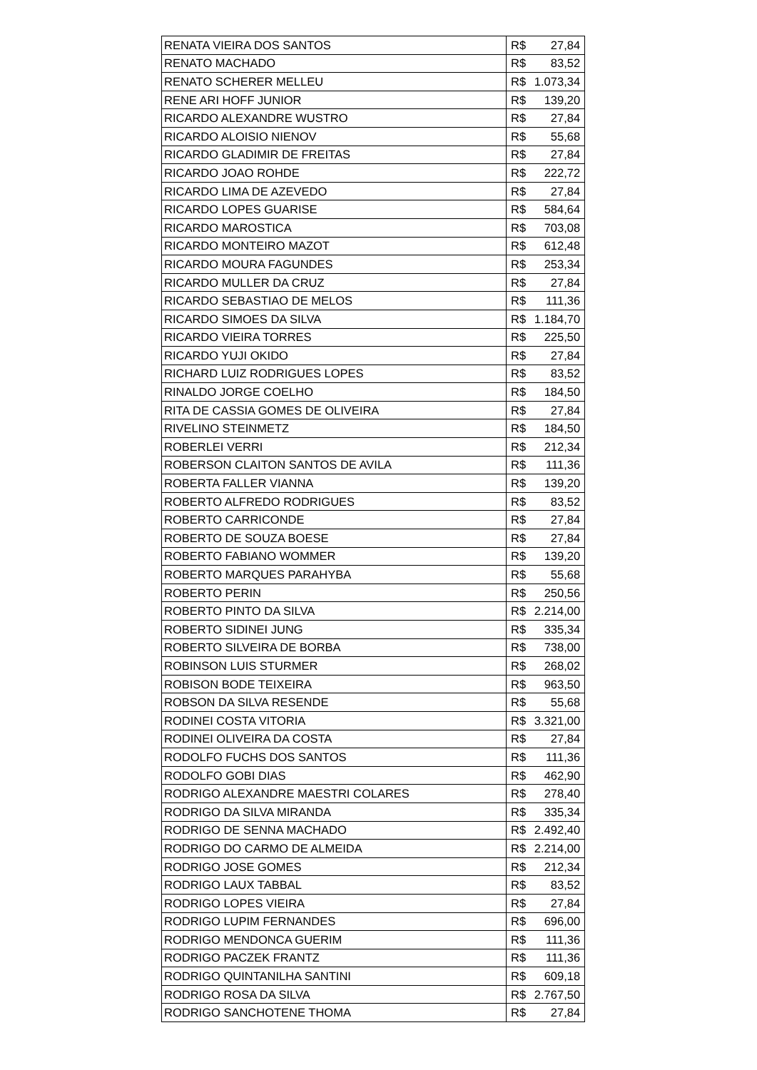| RENATA VIEIRA DOS SANTOS | R$ | 27,84 |
| RENATO MACHADO | R$ | 83,52 |
| RENATO SCHERER MELLEU | R$ | 1.073,34 |
| RENE ARI HOFF JUNIOR | R$ | 139,20 |
| RICARDO ALEXANDRE WUSTRO | R$ | 27,84 |
| RICARDO ALOISIO NIENOV | R$ | 55,68 |
| RICARDO GLADIMIR DE FREITAS | R$ | 27,84 |
| RICARDO JOAO ROHDE | R$ | 222,72 |
| RICARDO LIMA DE AZEVEDO | R$ | 27,84 |
| RICARDO LOPES GUARISE | R$ | 584,64 |
| RICARDO MAROSTICA | R$ | 703,08 |
| RICARDO MONTEIRO MAZOT | R$ | 612,48 |
| RICARDO MOURA FAGUNDES | R$ | 253,34 |
| RICARDO MULLER DA CRUZ | R$ | 27,84 |
| RICARDO SEBASTIAO DE MELOS | R$ | 111,36 |
| RICARDO SIMOES DA SILVA | R$ | 1.184,70 |
| RICARDO VIEIRA TORRES | R$ | 225,50 |
| RICARDO YUJI OKIDO | R$ | 27,84 |
| RICHARD LUIZ RODRIGUES LOPES | R$ | 83,52 |
| RINALDO JORGE COELHO | R$ | 184,50 |
| RITA DE CASSIA GOMES DE OLIVEIRA | R$ | 27,84 |
| RIVELINO STEINMETZ | R$ | 184,50 |
| ROBERLEI VERRI | R$ | 212,34 |
| ROBERSON CLAITON SANTOS DE AVILA | R$ | 111,36 |
| ROBERTA FALLER VIANNA | R$ | 139,20 |
| ROBERTO ALFREDO RODRIGUES | R$ | 83,52 |
| ROBERTO CARRICONDE | R$ | 27,84 |
| ROBERTO DE SOUZA BOESE | R$ | 27,84 |
| ROBERTO FABIANO WOMMER | R$ | 139,20 |
| ROBERTO MARQUES PARAHYBA | R$ | 55,68 |
| ROBERTO PERIN | R$ | 250,56 |
| ROBERTO PINTO DA SILVA | R$ | 2.214,00 |
| ROBERTO SIDINEI JUNG | R$ | 335,34 |
| ROBERTO SILVEIRA DE BORBA | R$ | 738,00 |
| ROBINSON LUIS STURMER | R$ | 268,02 |
| ROBISON BODE TEIXEIRA | R$ | 963,50 |
| ROBSON DA SILVA RESENDE | R$ | 55,68 |
| RODINEI COSTA VITORIA | R$ | 3.321,00 |
| RODINEI OLIVEIRA DA COSTA | R$ | 27,84 |
| RODOLFO FUCHS DOS SANTOS | R$ | 111,36 |
| RODOLFO GOBI DIAS | R$ | 462,90 |
| RODRIGO ALEXANDRE MAESTRI COLARES | R$ | 278,40 |
| RODRIGO DA SILVA MIRANDA | R$ | 335,34 |
| RODRIGO DE SENNA MACHADO | R$ | 2.492,40 |
| RODRIGO DO CARMO DE ALMEIDA | R$ | 2.214,00 |
| RODRIGO JOSE GOMES | R$ | 212,34 |
| RODRIGO LAUX TABBAL | R$ | 83,52 |
| RODRIGO LOPES VIEIRA | R$ | 27,84 |
| RODRIGO LUPIM FERNANDES | R$ | 696,00 |
| RODRIGO MENDONCA GUERIM | R$ | 111,36 |
| RODRIGO PACZEK FRANTZ | R$ | 111,36 |
| RODRIGO QUINTANILHA SANTINI | R$ | 609,18 |
| RODRIGO ROSA DA SILVA | R$ | 2.767,50 |
| RODRIGO SANCHOTENE THOMA | R$ | 27,84 |